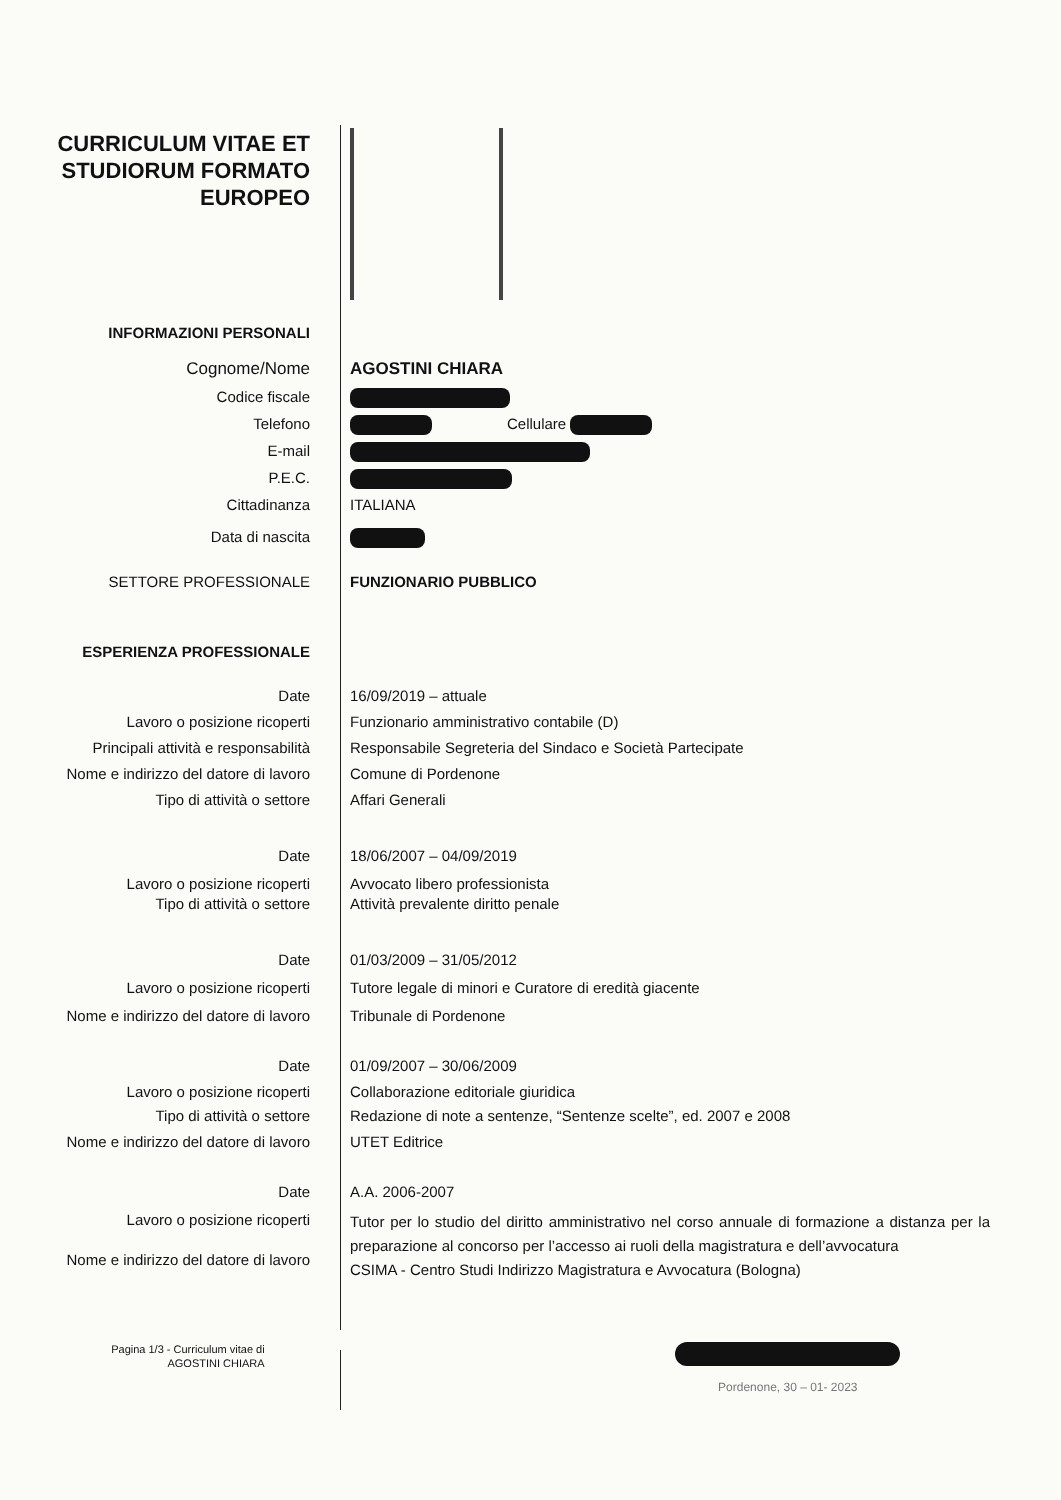CURRICULUM VITAE ET STUDIORUM FORMATO EUROPEO
INFORMAZIONI PERSONALI
Cognome/Nome AGOSTINI CHIARA
Codice fiscale
Telefono Cellulare
E-mail
P.E.C.
Cittadinanza ITALIANA
Data di nascita
SETTORE PROFESSIONALE FUNZIONARIO PUBBLICO
ESPERIENZA PROFESSIONALE
Date 16/09/2019 – attuale
Lavoro o posizione ricoperti Funzionario amministrativo contabile (D)
Principali attività e responsabilità Responsabile Segreteria del Sindaco e Società Partecipate
Nome e indirizzo del datore di lavoro
Comune di Pordenone
Tipo di attività o settore Affari Generali
Date 18/06/2007 – 04/09/2019
Lavoro o posizione ricoperti Avvocato libero professionista
Tipo di attività o settore Attività prevalente diritto penale
Date 01/03/2009 – 31/05/2012
Lavoro o posizione ricoperti Tutore legale di minori e Curatore di eredità giacente
Nome e indirizzo del datore di lavoro
Tribunale di Pordenone
Date 01/09/2007 – 30/06/2009
Lavoro o posizione ricoperti Collaborazione editoriale giuridica
Tipo di attività o settore Redazione di note a sentenze, “Sentenze scelte”, ed. 2007 e 2008
Nome e indirizzo del datore di lavoro
UTET Editrice
Date A.A. 2006-2007
Lavoro o posizione ricoperti
Nome e indirizzo del datore di lavoro
Tutor per lo studio del diritto amministrativo nel corso annuale di formazione a distanza per la preparazione al concorso per l’accesso ai ruoli della magistratura e dell’avvocatura
CSIMA - Centro Studi Indirizzo Magistratura e Avvocatura (Bologna)
Pagina 1/3 - Curriculum vitae di
AGOSTINI CHIARA
Pordenone, 30 – 01- 2023